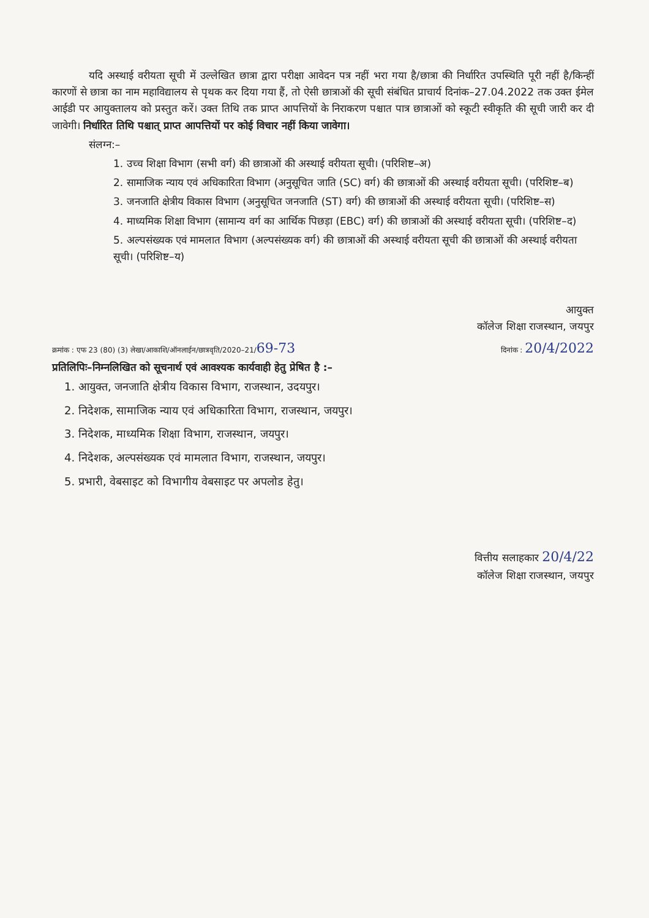यदि अस्थाई वरीयता सूची में उल्लेखित छात्रा द्वारा परीक्षा आवेदन पत्र नहीं भरा गया है/छात्रा की निर्धारित उपस्थिति पूरी नहीं है/किन्हीं कारणों से छात्रा का नाम महाविद्यालय से पृथक कर दिया गया हैं, तो ऐसी छात्राओं की सूची संबंधित प्राचार्य दिनांक–27.04.2022 तक उक्त ईमेल आईडी पर आयुक्तालय को प्रस्तुत करें। उक्त तिथि तक प्राप्त आपत्तियों के निराकरण पश्चात पात्र छात्राओं को स्कूटी स्वीकृति की सूची जारी कर दी जावेगी। निर्धारित तिथि पश्चात् प्राप्त आपत्तियों पर कोई विचार नहीं किया जावेगा।
संलग्न:–
1. उच्च शिक्षा विभाग (सभी वर्ग) की छात्राओं की अस्थाई वरीयता सूची। (परिशिष्ट–अ)
2. सामाजिक न्याय एवं अधिकारिता विभाग (अनुसूचित जाति (SC) वर्ग) की छात्राओं की अस्थाई वरीयता सूची। (परिशिष्ट–ब)
3. जनजाति क्षेत्रीय विकास विभाग (अनुसूचित जनजाति (ST) वर्ग) की छात्राओं की अस्थाई वरीयता सूची। (परिशिष्ट–स)
4. माध्यमिक शिक्षा विभाग (सामान्य वर्ग का आर्थिक पिछड़ा (EBC) वर्ग) की छात्राओं की अस्थाई वरीयता सूची। (परिशिष्ट–द)
5. अल्पसंख्यक एवं मामलात विभाग (अल्पसंख्यक वर्ग) की छात्राओं की अस्थाई वरीयता सूची की छात्राओं की अस्थाई वरीयता सूची। (परिशिष्ट–य)
आयुक्त
कॉलेज शिक्षा राजस्थान, जयपुर
क्रमांक : एफ 23 (80) (3) लेखा/आकाशि/ऑनलाईन/छात्रवृति/2020–21/69-73 दिनांक : 20/4/2022
प्रतिलिपिः–निम्नलिखित को सूचनार्थ एवं आवश्यक कार्यवाही हेतु प्रेषित है :–
1. आयुक्त, जनजाति क्षेत्रीय विकास विभाग, राजस्थान, उदयपुर।
2. निदेशक, सामाजिक न्याय एवं अधिकारिता विभाग, राजस्थान, जयपुर।
3. निदेशक, माध्यमिक शिक्षा विभाग, राजस्थान, जयपुर।
4. निदेशक, अल्पसंख्यक एवं मामलात विभाग, राजस्थान, जयपुर।
5. प्रभारी, वेबसाइट को विभागीय वेबसाइट पर अपलोड हेतु।
वित्तीय सलाहकार 20/4/22
कॉलेज शिक्षा राजस्थान, जयपुर